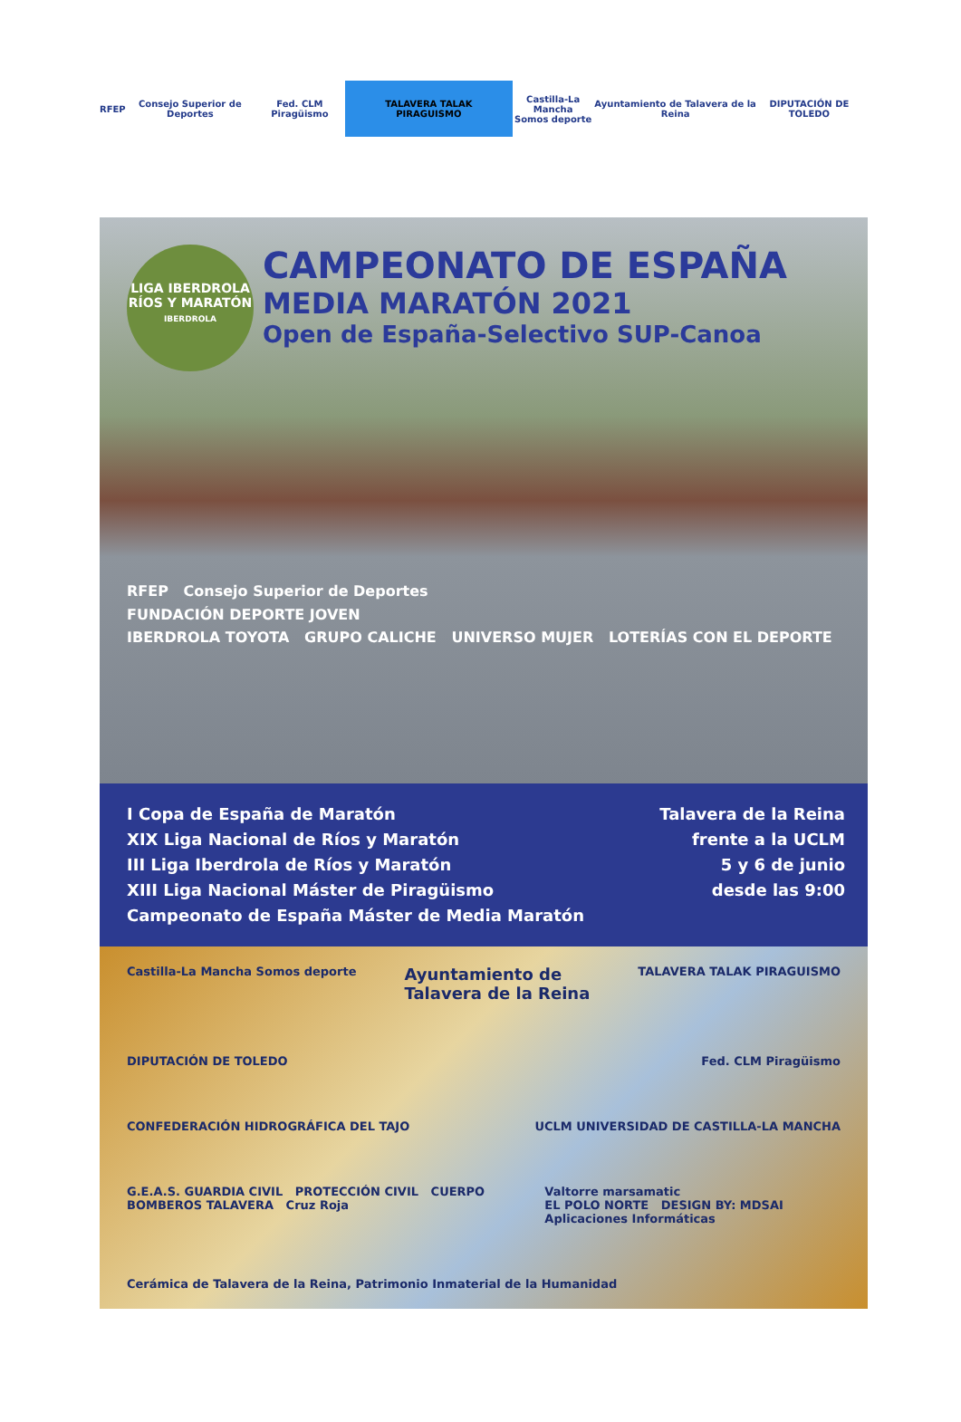RFEP Consejo Superior de Deportes Fed. CLM Piragüismo
TALAVERA TALAK PIRAGUISMO
Castilla-La Mancha
Somos deporte
Ayuntamiento de Talavera de la Reina
DIPUTACIÓN DE TOLEDO
LIGA IBERDROLA RÍOS Y MARATÓN
IBERDROLA
CAMPEONATO DE ESPAÑA
MEDIA MARATÓN 2021
Open de España-Selectivo SUP-Canoa
RFEP Consejo Superior de Deportes
FUNDACIÓN DEPORTE JOVEN
IBERDROLA TOYOTA GRUPO CALICHE UNIVERSO MUJER LOTERÍAS CON EL DEPORTE
I Copa de España de Maratón
XIX Liga Nacional de Ríos y Maratón
III Liga Iberdrola de Ríos y Maratón
XIII Liga Nacional Máster de Piragüismo
Campeonato de España Máster de Media Maratón
Talavera de la Reina
frente a la UCLM
5 y 6 de junio
desde las 9:00
Castilla-La Mancha Somos deporte Ayuntamiento de
Talavera de la Reina TALAVERA TALAK PIRAGUISMO
DIPUTACIÓN DE TOLEDO Fed. CLM Piragüismo
CONFEDERACIÓN HIDROGRÁFICA DEL TAJO UCLM UNIVERSIDAD DE CASTILLA-LA MANCHA
G.E.A.S. GUARDIA CIVIL PROTECCIÓN CIVIL CUERPO BOMBEROS TALAVERA Cruz Roja Valtorre marsamatic
EL POLO NORTE DESIGN BY: MDSAI Aplicaciones Informáticas
Cerámica de Talavera de la Reina, Patrimonio Inmaterial de la Humanidad